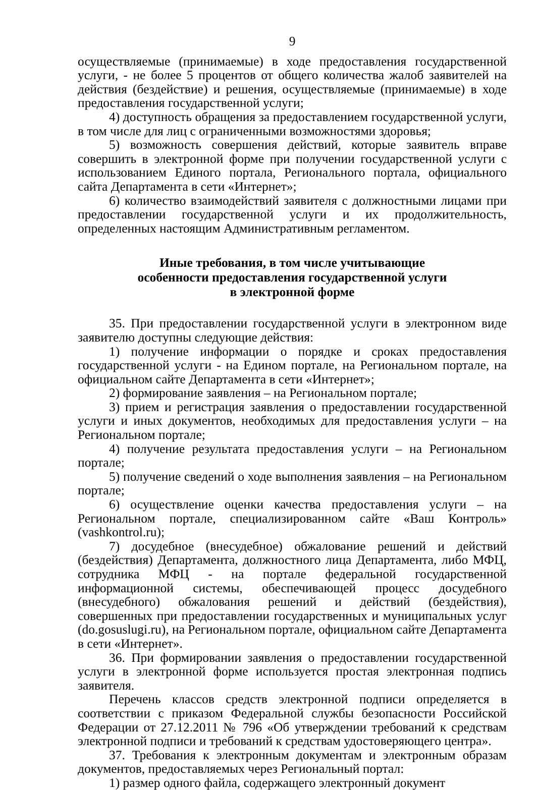9
осуществляемые (принимаемые) в ходе предоставления государственной услуги, - не более 5 процентов от общего количества жалоб заявителей на действия (бездействие) и решения, осуществляемые (принимаемые) в ходе предоставления государственной услуги;
4) доступность обращения за предоставлением государственной услуги, в том числе для лиц с ограниченными возможностями здоровья;
5) возможность совершения действий, которые заявитель вправе совершить в электронной форме при получении государственной услуги с использованием Единого портала, Регионального портала, официального сайта Департамента в сети «Интернет»;
6) количество взаимодействий заявителя с должностными лицами при предоставлении государственной услуги и их продолжительность, определенных настоящим Административным регламентом.
Иные требования, в том числе учитывающие
особенности предоставления государственной услуги
в электронной форме
35. При предоставлении государственной услуги в электронном виде заявителю доступны следующие действия:
1) получение информации о порядке и сроках предоставления государственной услуги - на Едином портале, на Региональном портале, на официальном сайте Департамента в сети «Интернет»;
2) формирование заявления – на Региональном портале;
3) прием и регистрация заявления о предоставлении государственной услуги и иных документов, необходимых для предоставления услуги – на Региональном портале;
4) получение результата предоставления услуги – на Региональном портале;
5) получение сведений о ходе выполнения заявления – на Региональном портале;
6) осуществление оценки качества предоставления услуги – на Региональном портале, специализированном сайте «Ваш Контроль» (vashkontrol.ru);
7) досудебное (внесудебное) обжалование решений и действий (бездействия) Департамента, должностного лица Департамента, либо МФЦ, сотрудника МФЦ - на портале федеральной государственной информационной системы, обеспечивающей процесс досудебного (внесудебного) обжалования решений и действий (бездействия), совершенных при предоставлении государственных и муниципальных услуг (do.gosuslugi.ru), на Региональном портале, официальном сайте Департамента в сети «Интернет».
36. При формировании заявления о предоставлении государственной услуги в электронной форме используется простая электронная подпись заявителя.
Перечень классов средств электронной подписи определяется в соответствии с приказом Федеральной службы безопасности Российской Федерации от 27.12.2011 № 796 «Об утверждении требований к средствам электронной подписи и требований к средствам удостоверяющего центра».
37. Требования к электронным документам и электронным образам документов, предоставляемых через Региональный портал:
1) размер одного файла, содержащего электронный документ